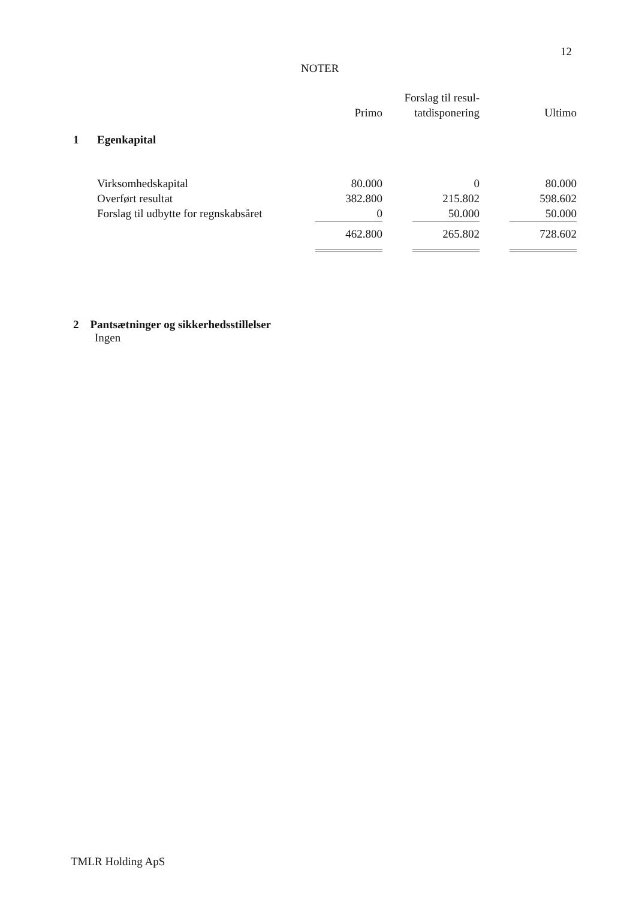12
NOTER
| | | Primo | Forslag til resul- tatdisponering | Ultimo |
| --- | --- | --- | --- | --- |
| 1 | Egenkapital | | | |
| | Virksomhedskapital | 80.000 | 0 | 80.000 |
| | Overført resultat | 382.800 | 215.802 | 598.602 |
| | Forslag til udbytte for regnskabsåret | 0 | 50.000 | 50.000 |
| | | 462.800 | 265.802 | 728.602 |
2 Pantsætninger og sikkerhedsstillelser
Ingen
TMLR Holding ApS